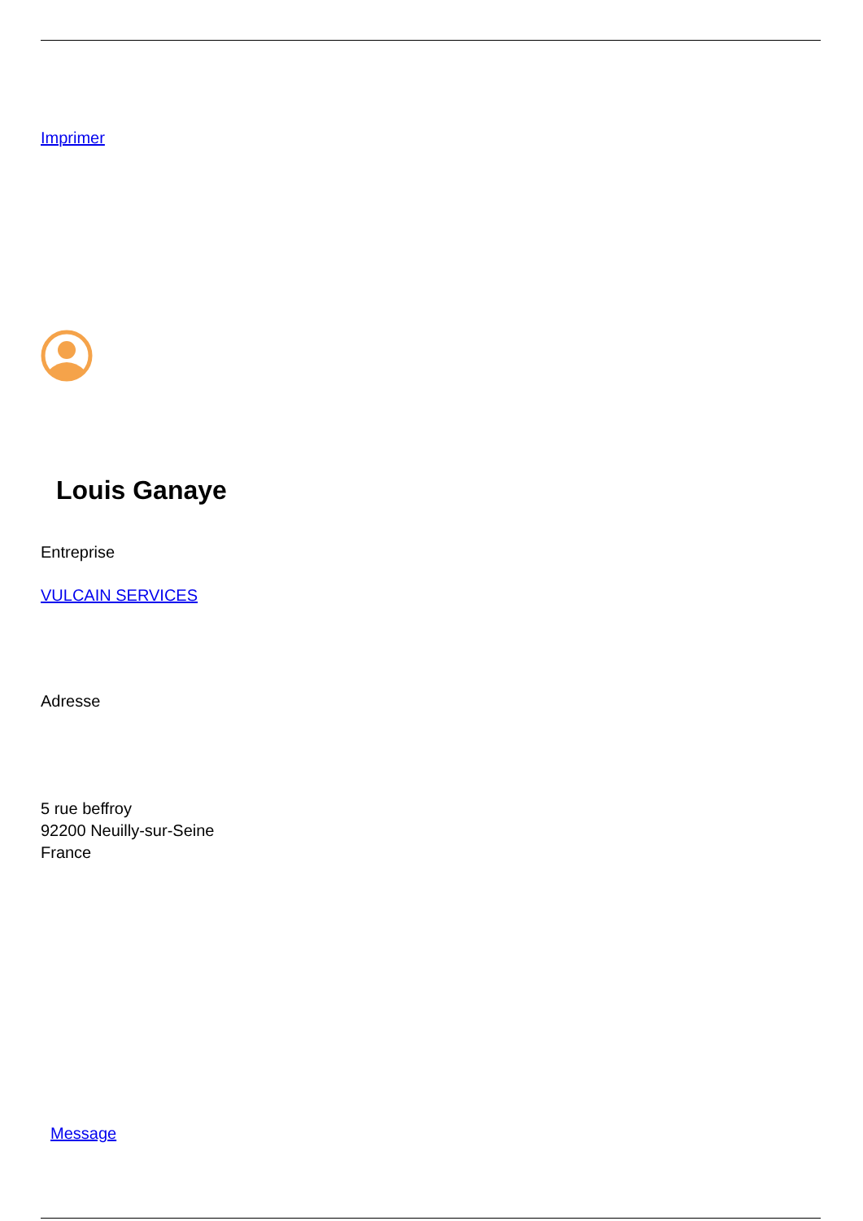Imprimer
Louis Ganaye
Entreprise
VULCAIN SERVICES
Adresse
5 rue beffroy
92200 Neuilly-sur-Seine
France
Message